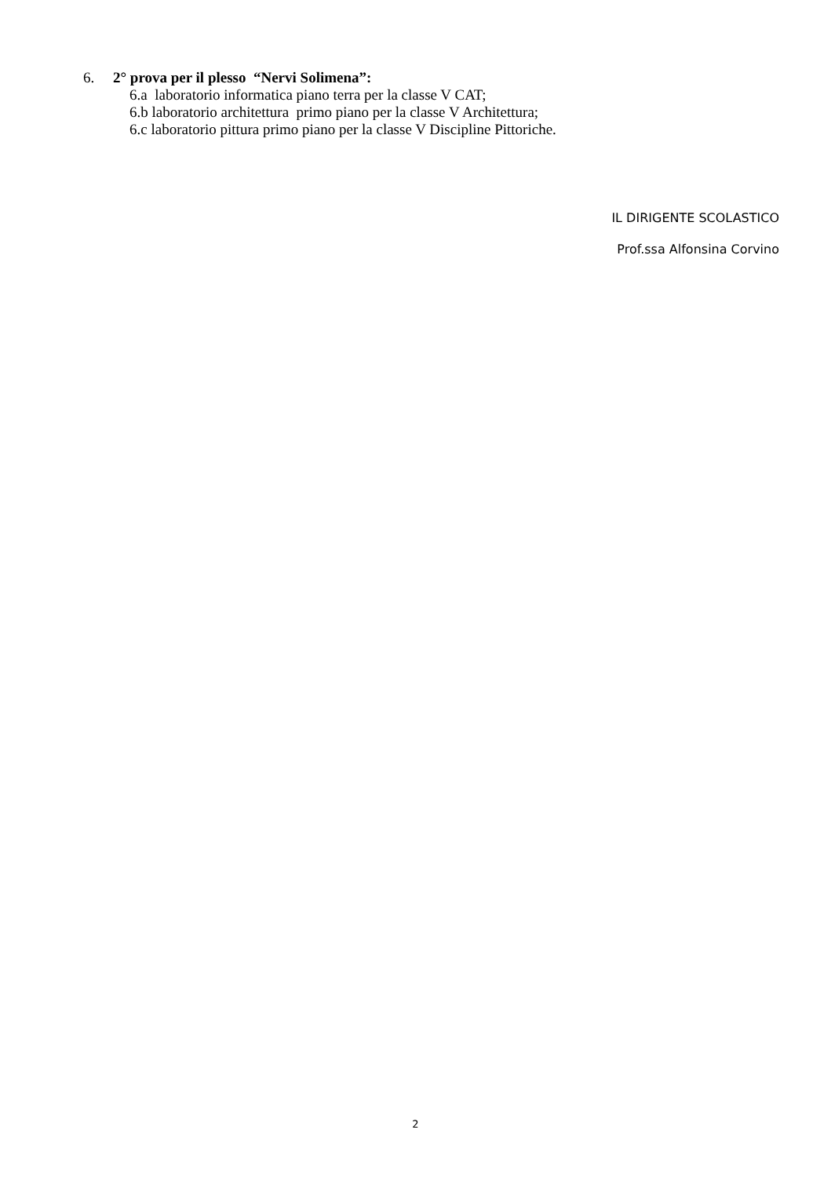6. 2° prova per il plesso “Nervi Solimena”:
6.a laboratorio informatica piano terra per la classe V CAT;
6.b laboratorio architettura primo piano per la classe V Architettura;
6.c laboratorio pittura primo piano per la classe V Discipline Pittoriche.
IL DIRIGENTE SCOLASTICO
Prof.ssa Alfonsina Corvino
2